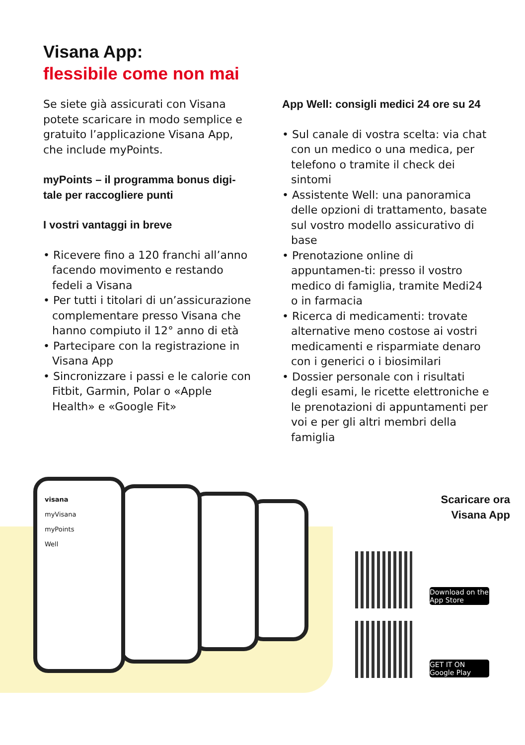Visana App:
flessibile come non mai
Se siete già assicurati con Visana potete scaricare in modo semplice e gratuito l’applicazione Visana App, che include myPoints.
myPoints – il programma bonus digi-tale per raccogliere punti
I vostri vantaggi in breve
• Ricevere fino a 120 franchi all’anno facendo movimento e restando fedeli a Visana
• Per tutti i titolari di un’assicurazione complementare presso Visana che hanno compiuto il 12° anno di età
• Partecipare con la registrazione in Visana App
• Sincronizzare i passi e le calorie con Fitbit, Garmin, Polar o «Apple Health» e «Google Fit»
App Well: consigli medici 24 ore su 24
• Sul canale di vostra scelta: via chat con un medico o una medica, per telefono o tramite il check dei sintomi
• Assistente Well: una panoramica delle opzioni di trattamento, basate sul vostro modello assicurativo di base
• Prenotazione online di appuntamen-ti: presso il vostro medico di famiglia, tramite Medi24 o in farmacia
• Ricerca di medicamenti: trovate alternative meno costose ai vostri medicamenti e risparmiate denaro con i generici o i biosimilari
• Dossier personale con i risultati degli esami, le ricette elettroniche e le prenotazioni di appuntamenti per voi e per gli altri membri della famiglia
visana
myVisana
myPoints
Well
Scaricare ora
Visana App
Download on the App Store
GET IT ON Google Play